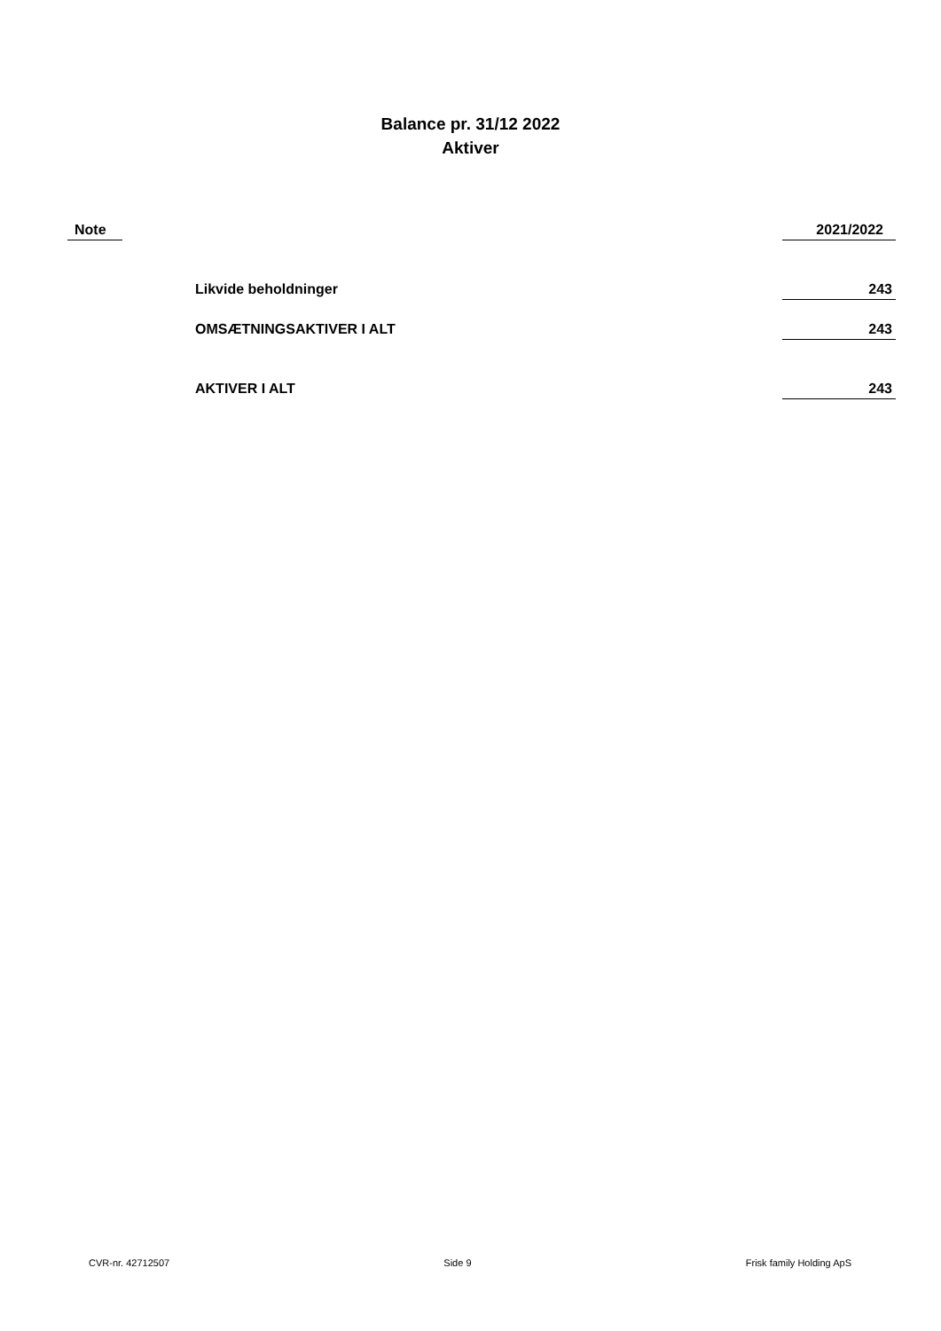Balance pr. 31/12 2022
Aktiver
| Note | | 2021/2022 |
| --- | --- | --- |
| | Likvide beholdninger | 243 |
| | OMSÆTNINGSAKTIVER I ALT | 243 |
| | AKTIVER I ALT | 243 |
CVR-nr. 42712507 Side 9 Frisk family Holding ApS